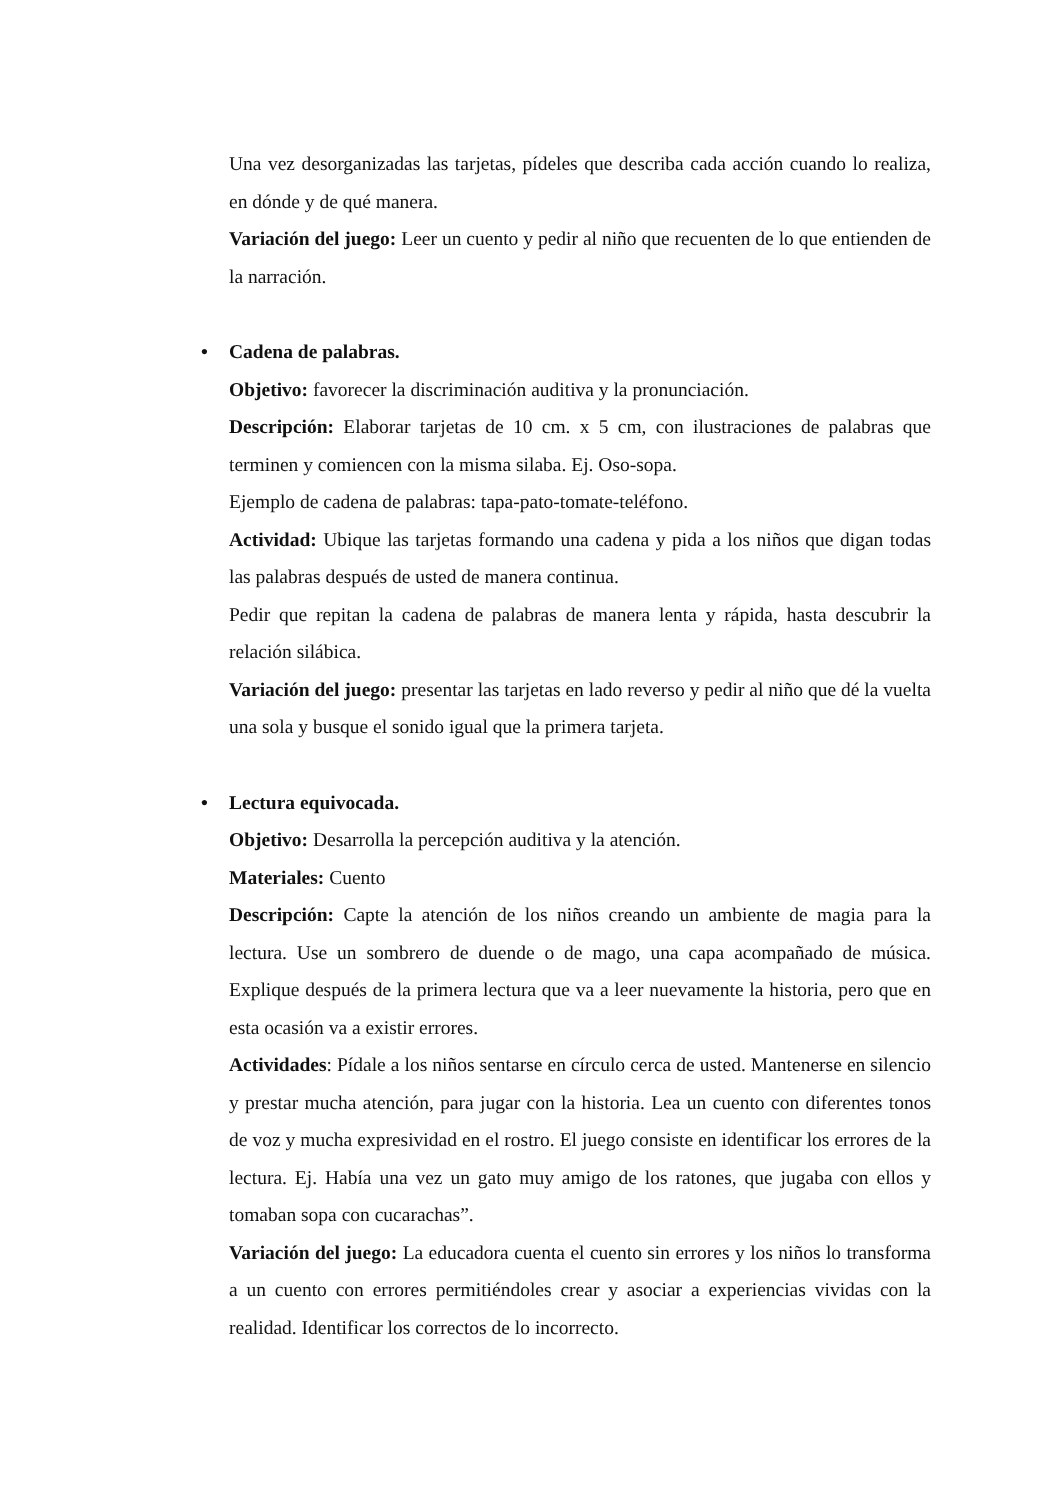Una vez desorganizadas las tarjetas, pídeles que describa cada acción cuando lo realiza, en dónde y de qué manera.
Variación del juego: Leer un cuento y pedir al niño que recuenten de lo que entienden de la narración.
• Cadena de palabras.
Objetivo: favorecer la discriminación auditiva y la pronunciación.
Descripción: Elaborar tarjetas de 10 cm. x 5 cm, con ilustraciones de palabras que terminen y comiencen con la misma silaba. Ej. Oso-sopa.
Ejemplo de cadena de palabras: tapa-pato-tomate-teléfono.
Actividad: Ubique las tarjetas formando una cadena y pida a los niños que digan todas las palabras después de usted de manera continua.
Pedir que repitan la cadena de palabras de manera lenta y rápida, hasta descubrir la relación silábica.
Variación del juego: presentar las tarjetas en lado reverso y pedir al niño que dé la vuelta una sola y busque el sonido igual que la primera tarjeta.
• Lectura equivocada.
Objetivo: Desarrolla la percepción auditiva y la atención.
Materiales: Cuento
Descripción: Capte la atención de los niños creando un ambiente de magia para la lectura. Use un sombrero de duende o de mago, una capa acompañado de música. Explique después de la primera lectura que va a leer nuevamente la historia, pero que en esta ocasión va a existir errores.
Actividades: Pídale a los niños sentarse en círculo cerca de usted. Mantenerse en silencio y prestar mucha atención, para jugar con la historia. Lea un cuento con diferentes tonos de voz y mucha expresividad en el rostro. El juego consiste en identificar los errores de la lectura. Ej. Había una vez un gato muy amigo de los ratones, que jugaba con ellos y tomaban sopa con cucarachas”.
Variación del juego: La educadora cuenta el cuento sin errores y los niños lo transforma a un cuento con errores permitiéndoles crear y asociar a experiencias vividas con la realidad. Identificar los correctos de lo incorrecto.